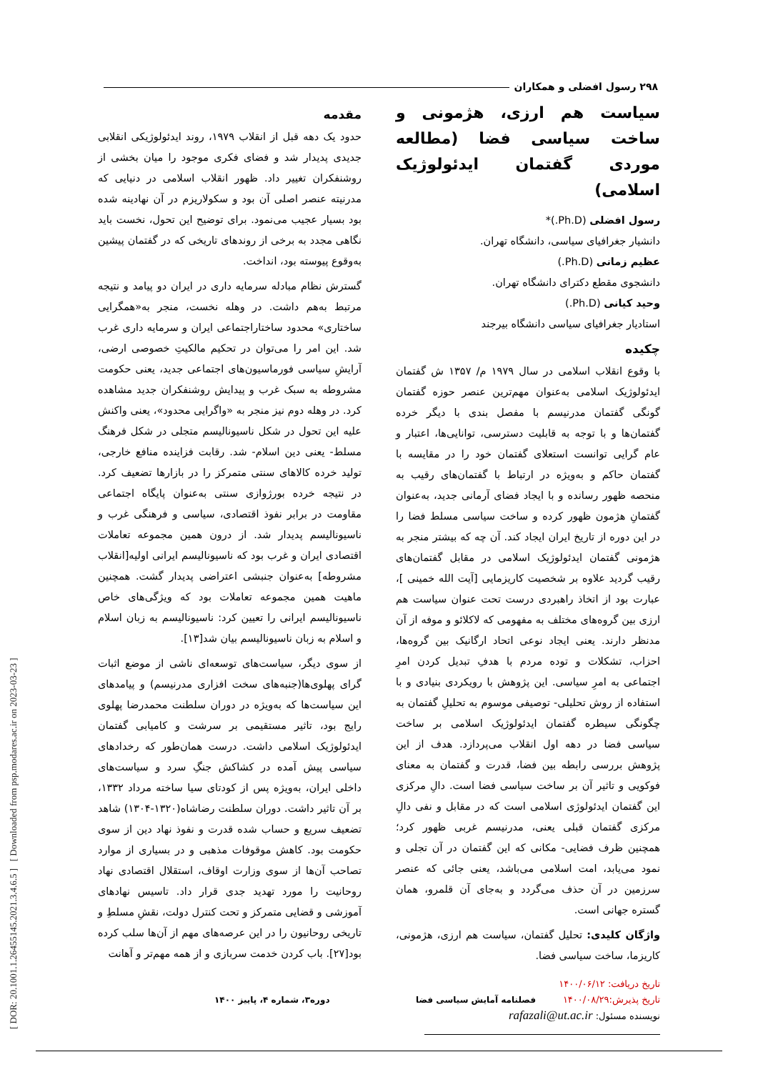[ DOR: 20.1001.1.26455145.2021.3.4.6.5 ] [ Downloaded from psp.modares.ac.ir on 2023-03-23 ]
۲۹۸ رسول افضلی و همکاران
سیاست هم ارزی، هژمونی و ساخت سیاسی فضا (مطالعه موردی گفتمان ایدئولوژیک اسلامی)
رسول افضلی (Ph.D.)*
دانشیار جغرافیای سیاسی، دانشگاه تهران.
عظیم زمانی (Ph.D.)
دانشجوی مقطع دکترای دانشگاه تهران.
وحید کیانی (Ph.D.)
استادیار جغرافیای سیاسی دانشگاه بیرجند
چکیده
با وقوع انقلاب اسلامی در سال ۱۹۷۹ م/ ۱۳۵۷ ش گفتمان ایدئولوژیک اسلامی به‌عنوان مهم‌ترین عنصر حوزه گفتمان گونگی گفتمان مدرنیسم با مفصل بندی با دیگر خرده گفتمان‌ها و با توجه به قابلیت دسترسی، توانایی‌ها، اعتبار و عام گرایی توانست استعلای گفتمان خود را در مقایسه با گفتمان حاکم و به‌ویژه در ارتباط با گفتمان‌های رقیب به منحصه ظهور رسانده و با ایجاد فضای آرمانی جدید، به‌عنوان گفتمانِ هژمون ظهور کرده و ساخت سیاسی مسلط فضا را در این دوره از تاریخ ایران ایجاد کند. آن چه که بیشتر منجر به هژمونی گفتمان ایدئولوژیک اسلامی در مقابل گفتمان‌های رقیب گردید علاوه بر شخصیت کاریزمایی [آیت الله خمینی ]، عبارت بود از اتخاذ راهبردی درست تحت عنوان سیاست هم ارزی بین گروه‌های مختلف به مفهومی که لاکلائو و موفه از آن مدنظر دارند. یعنی ایجاد نوعی اتحاد ارگانیک بین گروه‌ها، احزاب، تشکلات و توده مردم با هدفِ تبدیل کردن امرِ اجتماعی به امرِ سیاسی. این پژوهش با رویکردی بنیادی و با استفاده از روش تحلیلی- توصیفی موسوم به تحلیلِ گفتمان به چگونگی سیطره گفتمان ایدئولوژیک اسلامی بر ساخت سیاسی فضا در دهه اول انقلاب می‌پردازد. هدف از این پژوهش بررسی رابطه بین فضا، قدرت و گفتمان به معنای فوکویی و تاثیر آن بر ساخت سیاسی فضا است. دالِ مرکزی این گفتمان ایدئولوژی اسلامی است که در مقابل و نفی دالِ مرکزی گفتمان قبلی یعنی، مدرنیسم غربی ظهور کرد؛ همچنین ظرف فضایی- مکانی که این گفتمان در آن تجلی و نمود می‌یابد، امت اسلامی می‌باشد، یعنی جائی که عنصر سرزمین در آن حذف می‌گردد و به‌جای آن قلمرو، همان گستره جهانی است.
واژگان کلیدی: تحلیل گفتمان، سیاست هم ارزی، هژمونی، کاریزما، ساخت سیاسی فضا.
تاریخ دریافت: ۱۴۰۰/۰۶/۱۲
تاریخ پذیرش:۱۴۰۰/۰۸/۲۹
نویسنده مسئول: rafazali@ut.ac.ir
مقدمه
حدود یک دهه قبل از انقلاب ۱۹۷۹، روند ایدئولوژیکی انقلابی جدیدی پدیدار شد و فضای فکری موجود را میان بخشی از روشنفکران تغییر داد. ظهور انقلاب اسلامی در دنیایی که مدرنیته عنصر اصلی آن بود و سکولاریزم در آن نهادینه شده بود بسیار عجیب می‌نمود. برای توضیح این تحول، نخست باید نگاهی مجدد به برخی از روندهای تاریخی که در گفتمان پیشین به‌وقوع پیوسته بود، انداخت.
گسترش نظام مبادله سرمایه داری در ایران دو پیامد و نتیجه مرتبط به‌هم داشت. در وهله نخست، منجر به«همگرایی ساختاری» محدود ساختاراجتماعی ایران و سرمایه داری غرب شد. این امر را می‌توان در تحکیم مالکیتِ خصوصی ارضی، آرایشِ سیاسی فورماسیون‌های اجتماعی جدید، یعنی حکومت مشروطه به سبک غرب و پیدایش روشنفکران جدید مشاهده کرد. در وهله دوم نیز منجر به «واگرایی محدود»، یعنی واکنش علیه این تحول در شکل ناسیونالیسم متجلی در شکل فرهنگ مسلط- یعنی دین اسلام- شد. رقابت فزاینده منافع خارجی، تولید خرده کالاهای سنتی متمرکز را در بازارها تضعیف کرد. در نتیجه خرده بورژوازی سنتی به‌عنوان پایگاه اجتماعی مقاومت در برابر نفوذ اقتصادی، سیاسی و فرهنگی غرب و ناسیونالیسم پدیدار شد. از درون همین مجموعه تعاملات اقتصادی ایران و غرب بود که ناسیونالیسم ایرانی اولیه[انقلاب مشروطه] به‌عنوان جنبشی اعتراضی پدیدار گشت. همچنین ماهیت همین مجموعه تعاملات بود که ویژگی‌های خاص ناسیونالیسم ایرانی را تعیین کرد: ناسیونالیسم به زبان اسلام و اسلام به زبان ناسیونالیسم بیان شد[۱۳].
از سوی دیگر، سیاست‌های توسعه‌ای ناشی از موضع اثبات گرای پهلوی‌ها(جنبه‌های سخت افزاری مدرنیسم) و پیامدهای این سیاست‌ها که به‌ویژه در دوران سلطنت محمدرضا پهلوی رایج بود، تاثیر مستقیمی بر سرشت و کامیابی گفتمان ایدئولوژیک اسلامی داشت. درست همان‌طور که رخدادهای سیاسی پیش آمده در کشاکش جنگِ سرد و سیاست‌های داخلی ایران، به‌ویژه پس از کودتای سیا ساخته مرداد ۱۳۳۲، بر آن تاثیر داشت. دوران سلطنت رضاشاه(۱۳۲۰-۱۳۰۴) شاهد تضعیف سریع و حساب شده قدرت و نفوذ نهاد دین از سوی حکومت بود. کاهش موقوفات مذهبی و در بسیاری از موارد تصاحب آن‌ها از سوی وزارت اوقاف، استقلال اقتصادی نهاد روحانیت را مورد تهدید جدی قرار داد. تاسیس نهادهای آموزشی و قضایی متمرکز و تحت کنترل دولت، نقشِ مسلطِ و تاریخی روحانیون را در این عرصه‌های مهم از آن‌ها سلب کرده بود[۲۷]. باب کردن خدمت سربازی و از همه مهم‌تر و آهانت
فصلنامه آمایش سیاسی فضا دوره۳، شماره ۴، پاییز ۱۴۰۰